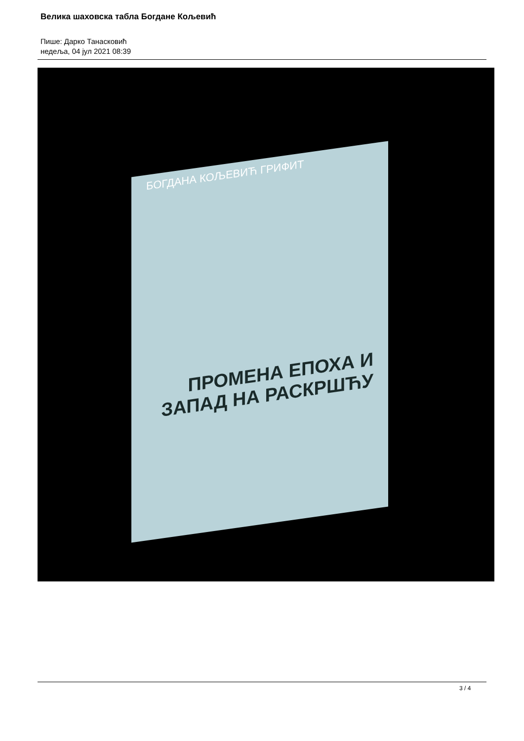Велика шаховска табла Богдане Кољевић
Пише: Дарко Танасковић
недеља, 04 јул 2021 08:39
БОГДАНА КОЉЕВИЋ ГРИФИТ
ПРОМЕНА ЕПОХА И ЗАПАД НА РАСКРШЋУ
3 / 4